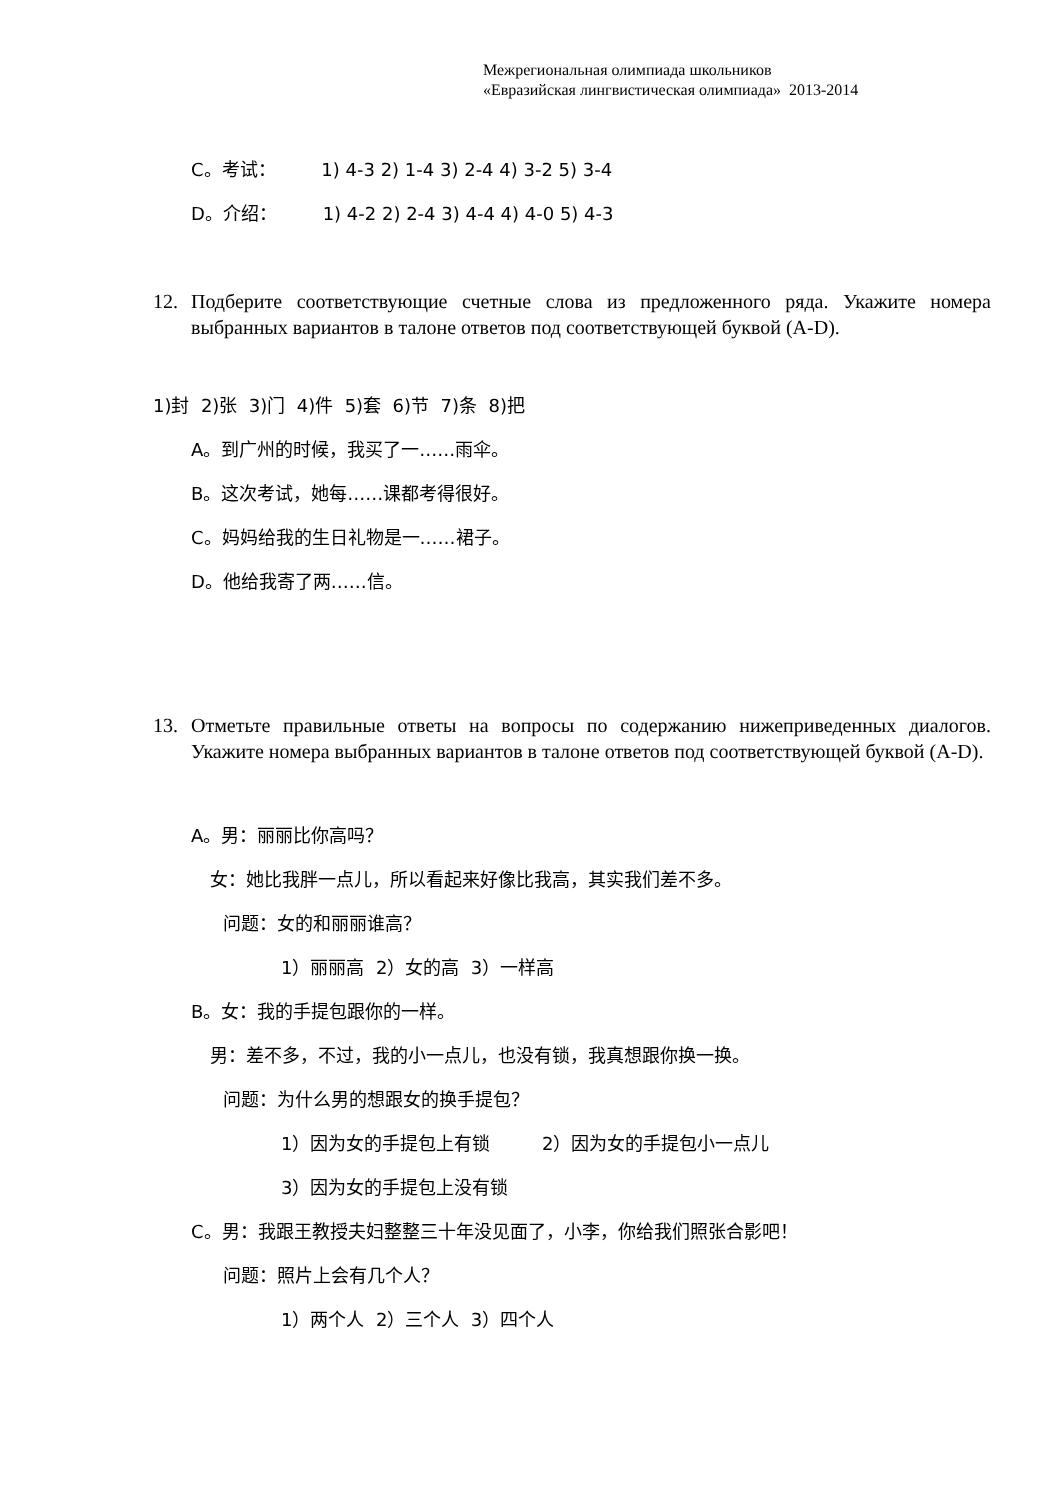Межрегиональная олимпиада школьников
«Евразийская лингвистическая олимпиада» 2013-2014
C。考试： 1) 4-3 2) 1-4 3) 2-4 4) 3-2 5) 3-4
D。介绍： 1) 4-2 2) 2-4 3) 4-4 4) 4-0 5) 4-3
12. Подберите соответствующие счетные слова из предложенного ряда. Укажите номера выбранных вариантов в талоне ответов под соответствующей буквой (A-D).
1)封 2)张 3)门 4)件 5)套 6)节 7)条 8)把
A。到广州的时候，我买了一……雨伞。
B。这次考试，她每……课都考得很好。
C。妈妈给我的生日礼物是一……裙子。
D。他给我寄了两……信。
13. Отметьте правильные ответы на вопросы по содержанию нижеприведенных диалогов. Укажите номера выбранных вариантов в талоне ответов под соответствующей буквой (A-D).
A。男：丽丽比你高吗？
女：她比我胖一点儿，所以看起来好像比我高，其实我们差不多。
问题：女的和丽丽谁高？
1）丽丽高 2）女的高 3）一样高
B。女：我的手提包跟你的一样。
男：差不多，不过，我的小一点儿，也没有锁，我真想跟你换一换。
问题：为什么男的想跟女的换手提包？
1）因为女的手提包上有锁 2）因为女的手提包小一点儿
3）因为女的手提包上没有锁
C。男：我跟王教授夫妇整整三十年没见面了，小李，你给我们照张合影吧！
问题：照片上会有几个人？
1）两个人 2）三个人 3）四个人